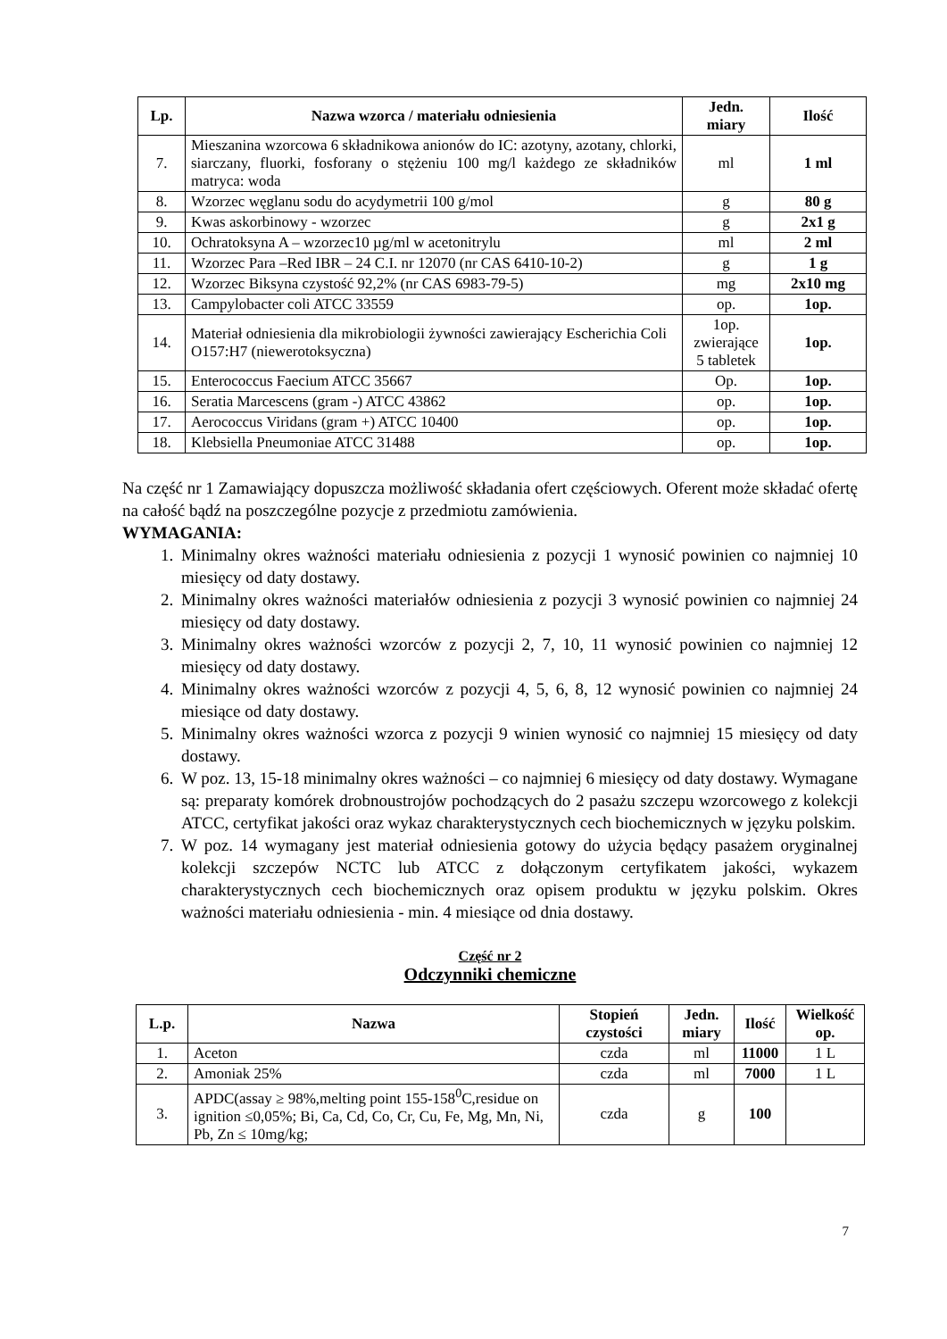| Lp. | Nazwa wzorca / materiału odniesienia | Jedn. miary | Ilość |
| --- | --- | --- | --- |
| 7. | Mieszanina wzorcowa 6 składnikowa anionów do IC: azotyny, azotany, chlorki, siarczany, fluorki, fosforany o stężeniu 100 mg/l każdego ze składników matryca: woda | ml | 1 ml |
| 8. | Wzorzec węglanu sodu do acydymetrii 100 g/mol | g | 80 g |
| 9. | Kwas askorbinowy - wzorzec | g | 2x1 g |
| 10. | Ochratoksyna A – wzorzec10 µg/ml w acetonitrylu | ml | 2 ml |
| 11. | Wzorzec Para –Red IBR – 24 C.I. nr 12070 (nr CAS 6410-10-2) | g | 1 g |
| 12. | Wzorzec Biksyna czystość 92,2% (nr CAS 6983-79-5) | mg | 2x10 mg |
| 13. | Campylobacter coli ATCC 33559 | op. | 1op. |
| 14. | Materiał odniesienia dla mikrobiologii żywności zawierający Escherichia Coli O157:H7 (niewerotoksyczna) | 1op. zwierające 5 tabletek | 1op. |
| 15. | Enterococcus Faecium ATCC 35667 | Op. | 1op. |
| 16. | Seratia Marcescens (gram -) ATCC 43862 | op. | 1op. |
| 17. | Aerococcus Viridans (gram +) ATCC 10400 | op. | 1op. |
| 18. | Klebsiella Pneumoniae ATCC 31488 | op. | 1op. |
Na część nr 1 Zamawiający dopuszcza możliwość składania ofert częściowych. Oferent może składać ofertę na całość bądź na poszczególne pozycje z przedmiotu zamówienia.
WYMAGANIA:
1. Minimalny okres ważności materiału odniesienia z pozycji 1 wynosić powinien co najmniej 10 miesięcy od daty dostawy.
2. Minimalny okres ważności materiałów odniesienia z pozycji 3 wynosić powinien co najmniej 24 miesięcy od daty dostawy.
3. Minimalny okres ważności wzorców z pozycji 2, 7, 10, 11 wynosić powinien co najmniej 12 miesięcy od daty dostawy.
4. Minimalny okres ważności wzorców z pozycji 4, 5, 6, 8, 12 wynosić powinien co najmniej 24 miesiące od daty dostawy.
5. Minimalny okres ważności wzorca z pozycji 9 winien wynosić co najmniej 15 miesięcy od daty dostawy.
6. W poz. 13, 15-18 minimalny okres ważności – co najmniej 6 miesięcy od daty dostawy. Wymagane są: preparaty komórek drobnoustrojów pochodzących do 2 pasażu szczepu wzorcowego z kolekcji ATCC, certyfikat jakości oraz wykaz charakterystycznych cech biochemicznych w języku polskim.
7. W poz. 14 wymagany jest materiał odniesienia gotowy do użycia będący pasażem oryginalnej kolekcji szczepów NCTC lub ATCC z dołączonym certyfikatem jakości, wykazem charakterystycznych cech biochemicznych oraz opisem produktu w języku polskim. Okres ważności materiału odniesienia - min. 4 miesiące od dnia dostawy.
Część nr 2
Odczynniki chemiczne
| L.p. | Nazwa | Stopień czystości | Jedn. miary | Ilość | Wielkość op. |
| --- | --- | --- | --- | --- | --- |
| 1. | Aceton | czda | ml | 11000 | 1 L |
| 2. | Amoniak 25% | czda | ml | 7000 | 1 L |
| 3. | APDC(assay ≥ 98%,melting point 155-158<sup>0</sup>C,residue on ignition ≤0,05%; Bi, Ca, Cd, Co, Cr, Cu, Fe, Mg, Mn, Ni, Pb, Zn ≤ 10mg/kg; | czda | g | 100 | |
7